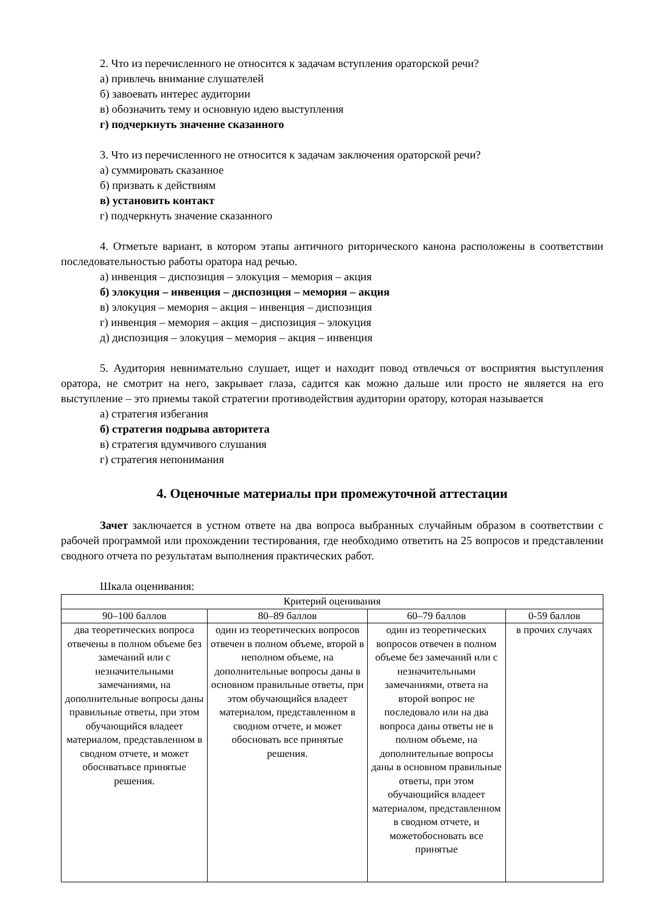2. Что из перечисленного не относится к задачам вступления ораторской речи?
а) привлечь внимание слушателей
б) завоевать интерес аудитории
в) обозначить тему и основную идею выступления
г) подчеркнуть значение сказанного
3. Что из перечисленного не относится к задачам заключения ораторской речи?
а) суммировать сказанное
б) призвать к действиям
в) установить контакт
г) подчеркнуть значение сказанного
4. Отметьте вариант, в котором этапы античного риторического канона расположены в соответствии последовательностью работы оратора над речью.
а) инвенция – диспозиция – элокуция – мемория – акция
б) элокуция – инвенция – диспозиция – мемория – акция
в) элокуция – мемория – акция – инвенция – диспозиция
г) инвенция – мемория – акция – диспозиция – элокуция
д) диспозиция – элокуция – мемория – акция – инвенция
5. Аудитория невнимательно слушает, ищет и находит повод отвлечься от восприятия выступления оратора, не смотрит на него, закрывает глаза, садится как можно дальше или просто не является на его выступление – это приемы такой стратегии противодействия аудитории оратору, которая называется
а) стратегия избегания
б) стратегия подрыва авторитета
в) стратегия вдумчивого слушания
г) стратегия непонимания
4. Оценочные материалы при промежуточной аттестации
Зачет заключается в устном ответе на два вопроса выбранных случайным образом в соответствии с рабочей программой или прохождении тестирования, где необходимо ответить на 25 вопросов и представлении сводного отчета по результатам выполнения практических работ.
Шкала оценивания:
| Критерий оценивания | | | |
| --- | --- | --- | --- |
| 90–100 баллов | 80–89 баллов | 60–79 баллов | 0-59 баллов |
| два теоретических вопроса отвечены в полном объеме без замечаний или с незначительными замечаниями, на дополнительные вопросы даны правильные ответы, при этом обучающийся владеет материалом, представленном в сводном отчете, и может обоснватьвсе принятые решения. | один из теоретических вопросов отвечен в полном объеме, второй в неполном объеме, на дополнительные вопросы даны в основном правильные ответы, при этом обучающийся владеет материалом, представленном в сводном отчете, и может обосновать все принятые решения. | один из теоретических вопросов отвечен в полном объеме без замечаний или с незначительными замечаниями, ответа на второй вопрос не последовало или на два вопроса даны ответы не в полном объеме, на дополнительные вопросы даны в основном правильные ответы, при этом обучающийся владеет материалом, представленном в сводном отчете, и можетобосновать все принятые | в прочих случаях |